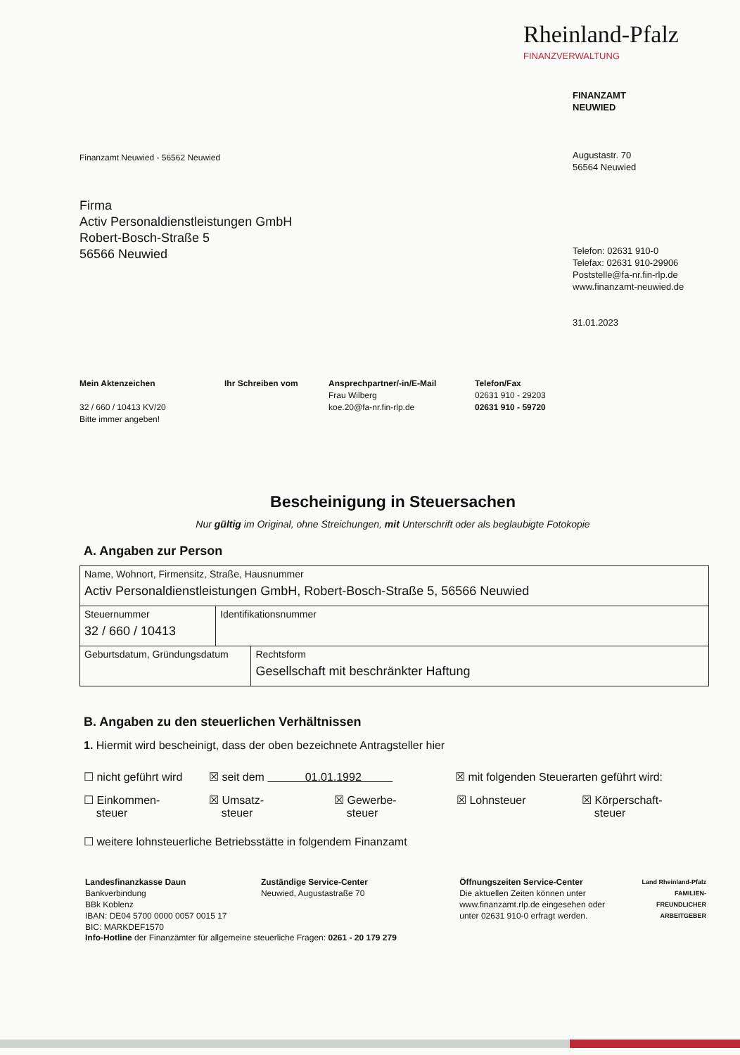Rheinland-Pfalz
FINANZVERWALTUNG
Finanzamt Neuwied - 56562 Neuwied
Firma
Activ Personaldienstleistungen GmbH
Robert-Bosch-Straße 5
56566 Neuwied
FINANZAMT
NEUWIED
Augustastr. 70
56564 Neuwied
Telefon: 02631 910-0
Telefax: 02631 910-29906
Poststelle@fa-nr.fin-rlp.de
www.finanzamt-neuwied.de
31.01.2023
Mein Aktenzeichen
32 / 660 / 10413 KV/20
Bitte immer angeben!
Ihr Schreiben vom Ansprechpartner/-in/E-Mail
Frau Wilberg
koe.20@fa-nr.fin-rlp.de
Telefon/Fax
02631 910 - 29203
02631 910 - 59720
Bescheinigung in Steuersachen
Nur gültig im Original, ohne Streichungen, mit Unterschrift oder als beglaubigte Fotokopie
A. Angaben zur Person
| Name, Wohnort, Firmensitz, Straße, Hausnummer Activ Personaldienstleistungen GmbH, Robert-Bosch-Straße 5, 56566 Neuwied | | |
| Steuernummer 32 / 660 / 10413 | Identifikationsnummer | |
| Geburtsdatum, Gründungsdatum | | Rechtsform Gesellschaft mit beschränkter Haftung |
B. Angaben zu den steuerlichen Verhältnissen
1. Hiermit wird bescheinigt, dass der oben bezeichnete Antragsteller hier
☐ nicht geführt wird ☒ seit dem 01.01.1992 ☒ mit folgenden Steuerarten geführt wird:
☐ Einkommen-
steuer ☒ Umsatz-
steuer ☒ Gewerbe-
steuer ☒ Lohnsteuer ☒ Körperschaft-
steuer
☐ weitere lohnsteuerliche Betriebsstätte in folgendem Finanzamt
Landesfinanzkasse Daun
Bankverbindung
BBk Koblenz
IBAN: DE04 5700 0000 0057 0015 17
BIC: MARKDEF1570
Zuständige Service-Center
Neuwied, Augustastraße 70
Öffnungszeiten Service-Center
Die aktuellen Zeiten können unter www.finanzamt.rlp.de eingesehen oder unter 02631 910-0 erfragt werden.
Land Rheinland-Pfalz FAMILIEN-
FREUNDLICHER
ARBEITGEBER
Info-Hotline der Finanzämter für allgemeine steuerliche Fragen: 0261 - 20 179 279